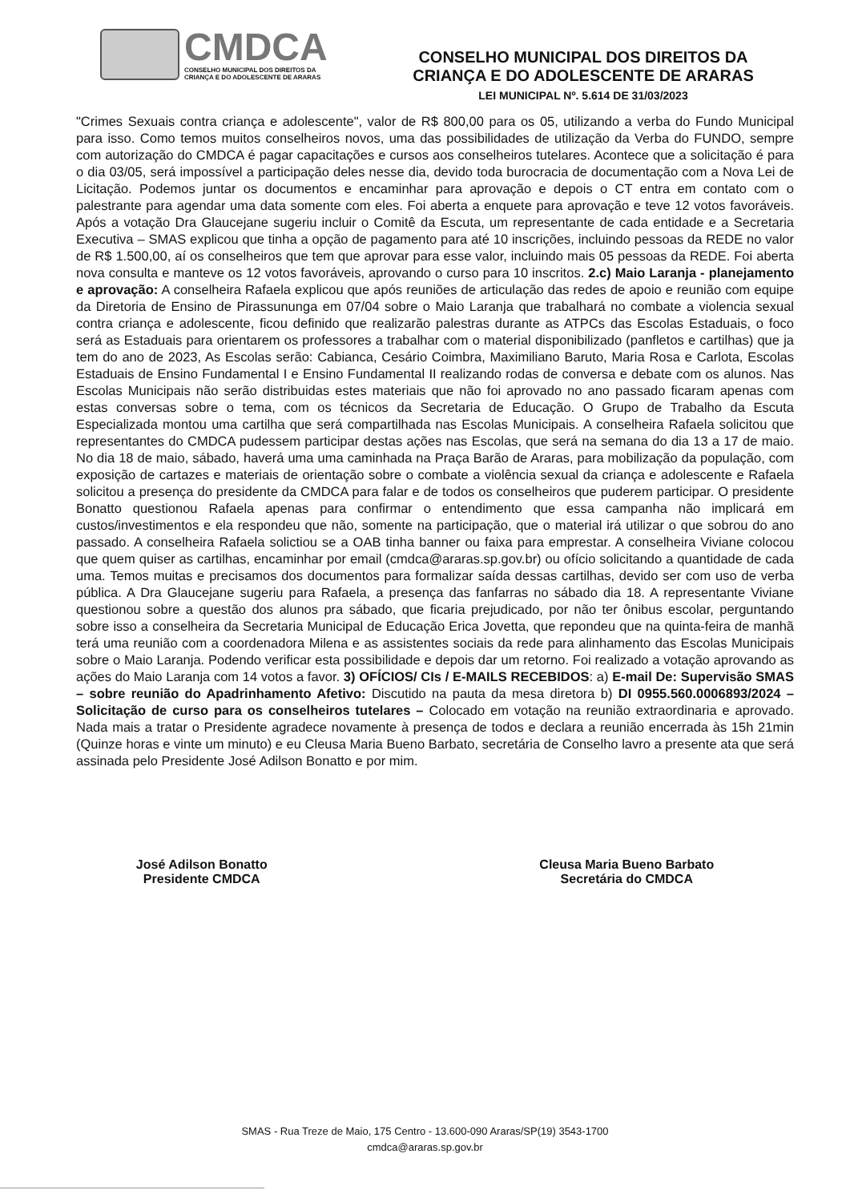CMDCA
CONSELHO MUNICIPAL DOS DIREITOS DA
CRIANÇA E DO ADOLESCENTE DE ARARAS
CONSELHO MUNICIPAL DOS DIREITOS DA
CRIANÇA E DO ADOLESCENTE DE ARARAS
LEI MUNICIPAL Nº. 5.614 DE 31/03/2023
"Crimes Sexuais contra criança e adolescente", valor de R$ 800,00 para os 05, utilizando a verba do Fundo Municipal para isso. Como temos muitos conselheiros novos, uma das possibilidades de utilização da Verba do FUNDO, sempre com autorização do CMDCA é pagar capacitações e cursos aos conselheiros tutelares. Acontece que a solicitação é para o dia 03/05, será impossível a participação deles nesse dia, devido toda burocracia de documentação com a Nova Lei de Licitação. Podemos juntar os documentos e encaminhar para aprovação e depois o CT entra em contato com o palestrante para agendar uma data somente com eles. Foi aberta a enquete para aprovação e teve 12 votos favoráveis. Após a votação Dra Glaucejane sugeriu incluir o Comitê da Escuta, um representante de cada entidade e a Secretaria Executiva – SMAS explicou que tinha a opção de pagamento para até 10 inscrições, incluindo pessoas da REDE no valor de R$ 1.500,00, aí os conselheiros que tem que aprovar para esse valor, incluindo mais 05 pessoas da REDE. Foi aberta nova consulta e manteve os 12 votos favoráveis, aprovando o curso para 10 inscritos. 2.c) Maio Laranja - planejamento e aprovação: A conselheira Rafaela explicou que após reuniões de articulação das redes de apoio e reunião com equipe da Diretoria de Ensino de Pirassununga em 07/04 sobre o Maio Laranja que trabalhará no combate a violencia sexual contra criança e adolescente, ficou definido que realizarão palestras durante as ATPCs das Escolas Estaduais, o foco será as Estaduais para orientarem os professores a trabalhar com o material disponibilizado (panfletos e cartilhas) que ja tem do ano de 2023, As Escolas serão: Cabianca, Cesário Coimbra, Maximiliano Baruto, Maria Rosa e Carlota, Escolas Estaduais de Ensino Fundamental I e Ensino Fundamental II realizando rodas de conversa e debate com os alunos. Nas Escolas Municipais não serão distribuidas estes materiais que não foi aprovado no ano passado ficaram apenas com estas conversas sobre o tema, com os técnicos da Secretaria de Educação. O Grupo de Trabalho da Escuta Especializada montou uma cartilha que será compartilhada nas Escolas Municipais. A conselheira Rafaela solicitou que representantes do CMDCA pudessem participar destas ações nas Escolas, que será na semana do dia 13 a 17 de maio. No dia 18 de maio, sábado, haverá uma uma caminhada na Praça Barão de Araras, para mobilização da população, com exposição de cartazes e materiais de orientação sobre o combate a violência sexual da criança e adolescente e Rafaela solicitou a presença do presidente da CMDCA para falar e de todos os conselheiros que puderem participar. O presidente Bonatto questionou Rafaela apenas para confirmar o entendimento que essa campanha não implicará em custos/investimentos e ela respondeu que não, somente na participação, que o material irá utilizar o que sobrou do ano passado. A conselheira Rafaela solictiou se a OAB tinha banner ou faixa para emprestar. A conselheira Viviane colocou que quem quiser as cartilhas, encaminhar por email (cmdca@araras.sp.gov.br) ou ofício solicitando a quantidade de cada uma. Temos muitas e precisamos dos documentos para formalizar saída dessas cartilhas, devido ser com uso de verba pública. A Dra Glaucejane sugeriu para Rafaela, a presença das fanfarras no sábado dia 18. A representante Viviane questionou sobre a questão dos alunos pra sábado, que ficaria prejudicado, por não ter ônibus escolar, perguntando sobre isso a conselheira da Secretaria Municipal de Educação Erica Jovetta, que repondeu que na quinta-feira de manhã terá uma reunião com a coordenadora Milena e as assistentes sociais da rede para alinhamento das Escolas Municipais sobre o Maio Laranja. Podendo verificar esta possibilidade e depois dar um retorno. Foi realizado a votação aprovando as ações do Maio Laranja com 14 votos a favor. 3) OFÍCIOS/ CIs / E-MAILS RECEBIDOS: a) E-mail De: Supervisão SMAS – sobre reunião do Apadrinhamento Afetivo: Discutido na pauta da mesa diretora b) DI 0955.560.0006893/2024 – Solicitação de curso para os conselheiros tutelares – Colocado em votação na reunião extraordinaria e aprovado. Nada mais a tratar o Presidente agradece novamente à presença de todos e declara a reunião encerrada às 15h 21min (Quinze horas e vinte um minuto) e eu Cleusa Maria Bueno Barbato, secretária de Conselho lavro a presente ata que será assinada pelo Presidente José Adilson Bonatto e por mim.
José Adilson Bonatto
Presidente CMDCA
Cleusa Maria Bueno Barbato
Secretária do CMDCA
SMAS - Rua Treze de Maio, 175 Centro - 13.600-090 Araras/SP(19) 3543-1700
cmdca@araras.sp.gov.br